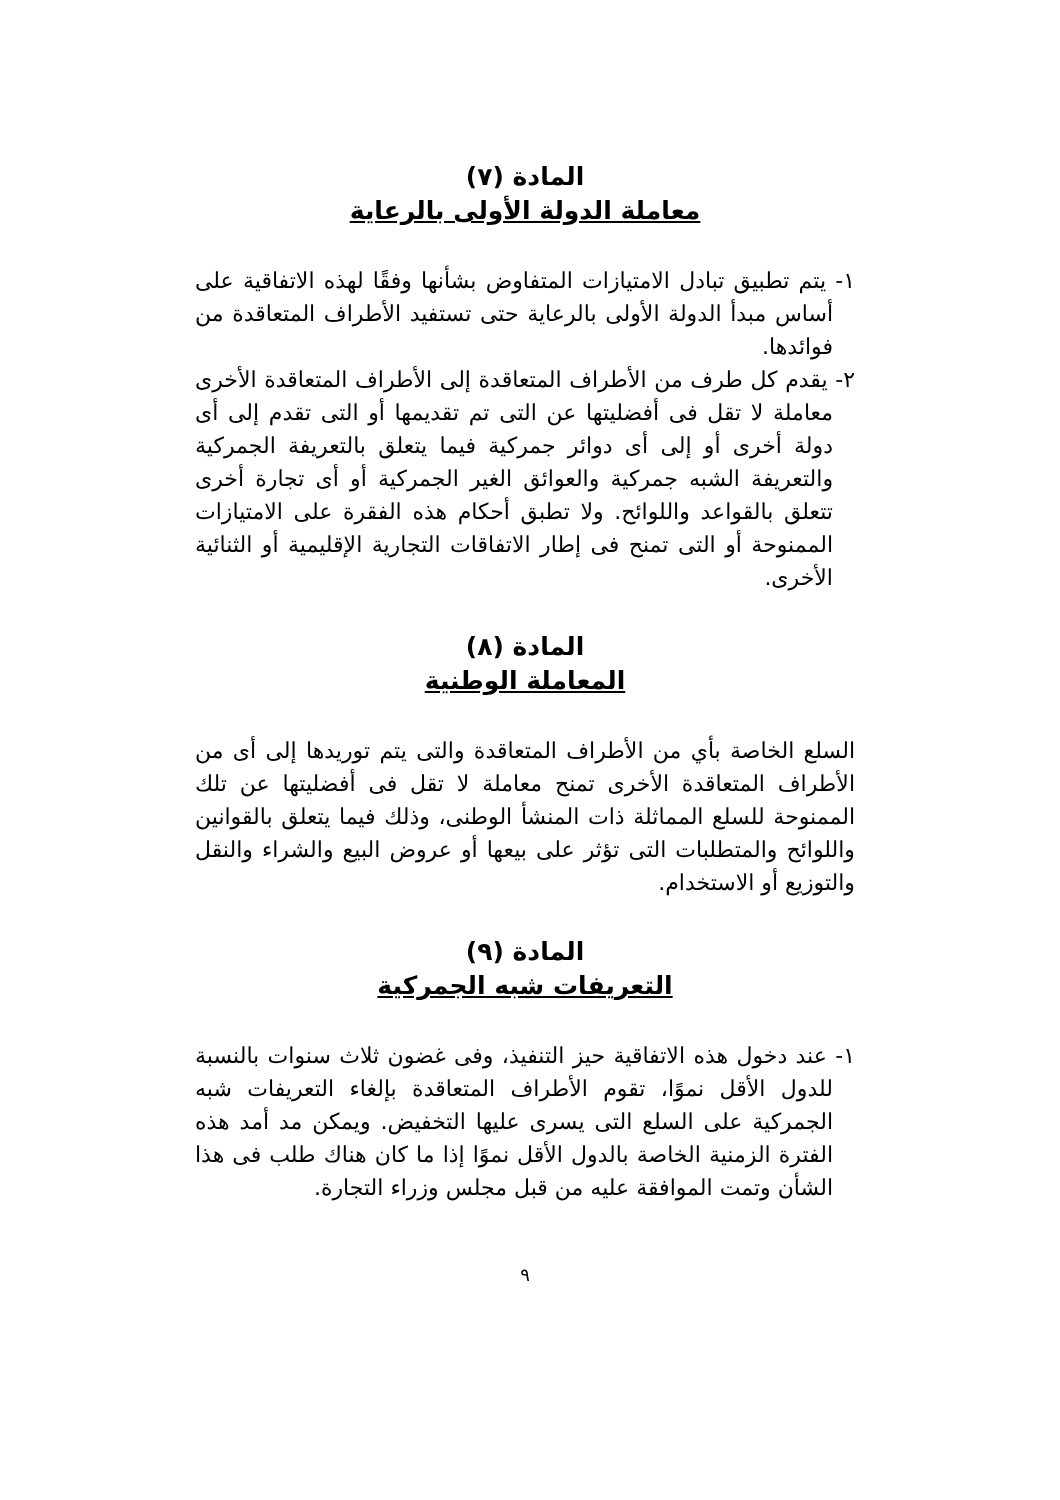المادة (٧)
معاملة الدولة الأولى بالرعاية
١- يتم تطبيق تبادل الامتيازات المتفاوض بشأنها وفقًا لهذه الاتفاقية على أساس مبدأ الدولة الأولى بالرعاية حتى تستفيد الأطراف المتعاقدة من فوائدها.
٢- يقدم كل طرف من الأطراف المتعاقدة إلى الأطراف المتعاقدة الأخرى معاملة لا تقل فى أفضليتها عن التى تم تقديمها أو التى تقدم إلى أى دولة أخرى أو إلى أى دوائر جمركية فيما يتعلق بالتعريفة الجمركية والتعريفة الشبه جمركية والعوائق الغير الجمركية أو أى تجارة أخرى تتعلق بالقواعد واللوائح. ولا تطبق أحكام هذه الفقرة على الامتيازات الممنوحة أو التى تمنح فى إطار الاتفاقات التجارية الإقليمية أو الثنائية الأخرى.
المادة (٨)
المعاملة الوطنية
السلع الخاصة بأي من الأطراف المتعاقدة والتى يتم توريدها إلى أى من الأطراف المتعاقدة الأخرى تمنح معاملة لا تقل فى أفضليتها عن تلك الممنوحة للسلع المماثلة ذات المنشأ الوطنى، وذلك فيما يتعلق بالقوانين واللوائح والمتطلبات التى تؤثر على بيعها أو عروض البيع والشراء والنقل والتوزيع أو الاستخدام.
المادة (٩)
التعريفات شبه الجمركية
١- عند دخول هذه الاتفاقية حيز التنفيذ، وفى غضون ثلاث سنوات بالنسبة للدول الأقل نموًا، تقوم الأطراف المتعاقدة بإلغاء التعريفات شبه الجمركية على السلع التى يسرى عليها التخفيض. ويمكن مد أمد هذه الفترة الزمنية الخاصة بالدول الأقل نموًا إذا ما كان هناك طلب فى هذا الشأن وتمت الموافقة عليه من قبل مجلس وزراء التجارة.
٩